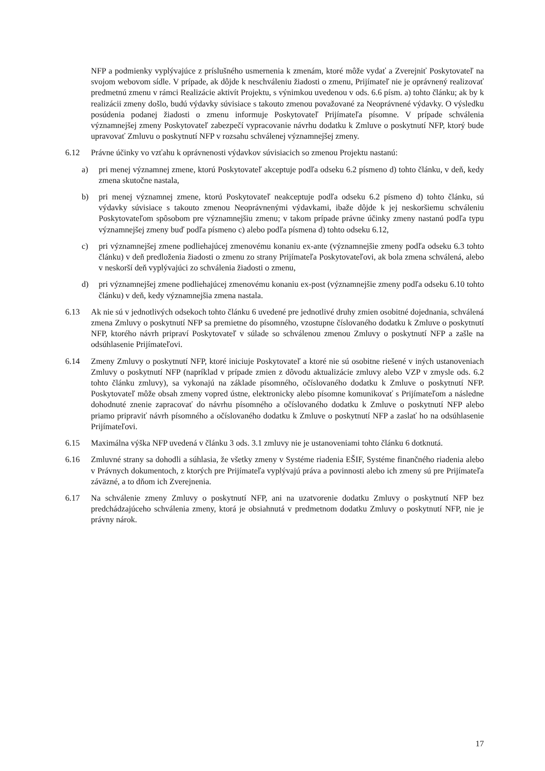NFP a podmienky vyplývajúce z príslušného usmernenia k zmenám, ktoré môže vydať a Zverejniť Poskytovateľ na svojom webovom sídle. V prípade, ak dôjde k neschváleniu žiadosti o zmenu, Prijímateľ nie je oprávnený realizovať predmetnú zmenu v rámci Realizácie aktivít Projektu, s výnimkou uvedenou v ods. 6.6 písm. a) tohto článku; ak by k realizácii zmeny došlo, budú výdavky súvisiace s takouto zmenou považované za Neoprávnené výdavky. O výsledku posúdenia podanej žiadosti o zmenu informuje Poskytovateľ Prijímateľa písomne. V prípade schválenia významnejšej zmeny Poskytovateľ zabezpečí vypracovanie návrhu dodatku k Zmluve o poskytnutí NFP, ktorý bude upravovať Zmluvu o poskytnutí NFP v rozsahu schválenej významnejšej zmeny.
6.12 Právne účinky vo vzťahu k oprávnenosti výdavkov súvisiacich so zmenou Projektu nastanú:
a) pri menej významnej zmene, ktorú Poskytovateľ akceptuje podľa odseku 6.2 písmeno d) tohto článku, v deň, kedy zmena skutočne nastala,
b) pri menej významnej zmene, ktorú Poskytovateľ neakceptuje podľa odseku 6.2 písmeno d) tohto článku, sú výdavky súvisiace s takouto zmenou Neoprávnenými výdavkami, ibaže dôjde k jej neskoršiemu schváleniu Poskytovateľom spôsobom pre významnejšiu zmenu; v takom prípade právne účinky zmeny nastanú podľa typu významnejšej zmeny buď podľa písmeno c) alebo podľa písmena d) tohto odseku 6.12,
c) pri významnejšej zmene podliehajúcej zmenovému konaniu ex-ante (významnejšie zmeny podľa odseku 6.3 tohto článku) v deň predloženia žiadosti o zmenu zo strany Prijímateľa Poskytovateľovi, ak bola zmena schválená, alebo v neskorší deň vyplývajúci zo schválenia žiadosti o zmenu,
d) pri významnejšej zmene podliehajúcej zmenovému konaniu ex-post (významnejšie zmeny podľa odseku 6.10 tohto článku) v deň, kedy významnejšia zmena nastala.
6.13 Ak nie sú v jednotlivých odsekoch tohto článku 6 uvedené pre jednotlivé druhy zmien osobitné dojednania, schválená zmena Zmluvy o poskytnutí NFP sa premietne do písomného, vzostupne číslovaného dodatku k Zmluve o poskytnutí NFP, ktorého návrh pripraví Poskytovateľ v súlade so schválenou zmenou Zmluvy o poskytnutí NFP a zašle na odsúhlasenie Prijímateľovi.
6.14 Zmeny Zmluvy o poskytnutí NFP, ktoré iniciuje Poskytovateľ a ktoré nie sú osobitne riešené v iných ustanoveniach Zmluvy o poskytnutí NFP (napríklad v prípade zmien z dôvodu aktualizácie zmluvy alebo VZP v zmysle ods. 6.2 tohto článku zmluvy), sa vykonajú na základe písomného, očíslovaného dodatku k Zmluve o poskytnutí NFP. Poskytovateľ môže obsah zmeny vopred ústne, elektronicky alebo písomne komunikovať s Prijímateľom a následne dohodnuté znenie zapracovať do návrhu písomného a očíslovaného dodatku k Zmluve o poskytnutí NFP alebo priamo pripraviť návrh písomného a očíslovaného dodatku k Zmluve o poskytnutí NFP a zaslať ho na odsúhlasenie Prijímateľovi.
6.15 Maximálna výška NFP uvedená v článku 3 ods. 3.1 zmluvy nie je ustanoveniami tohto článku 6 dotknutá.
6.16 Zmluvné strany sa dohodli a súhlasia, že všetky zmeny v Systéme riadenia EŠIF, Systéme finančného riadenia alebo v Právnych dokumentoch, z ktorých pre Prijímateľa vyplývajú práva a povinnosti alebo ich zmeny sú pre Prijímateľa záväzné, a to dňom ich Zverejnenia.
6.17 Na schválenie zmeny Zmluvy o poskytnutí NFP, ani na uzatvorenie dodatku Zmluvy o poskytnutí NFP bez predchádzajúceho schválenia zmeny, ktorá je obsiahnutá v predmetnom dodatku Zmluvy o poskytnutí NFP, nie je právny nárok.
17